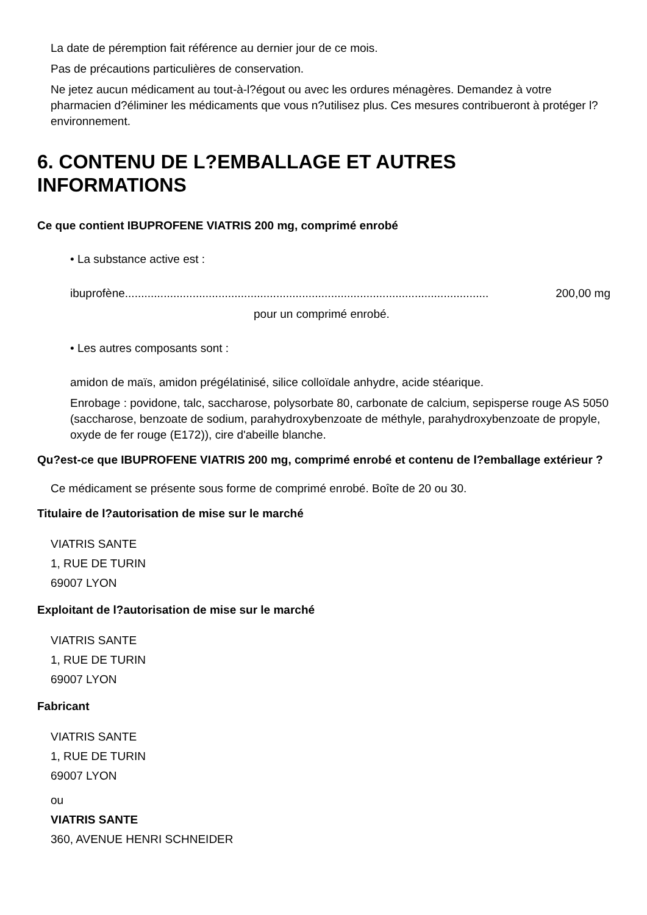La date de péremption fait référence au dernier jour de ce mois.
Pas de précautions particulières de conservation.
Ne jetez aucun médicament au tout-à-l?égout ou avec les ordures ménagères. Demandez à votre pharmacien d?éliminer les médicaments que vous n?utilisez plus. Ces mesures contribueront à protéger l?environnement.
6. CONTENU DE L?EMBALLAGE ET AUTRES INFORMATIONS
Ce que contient IBUPROFENE VIATRIS 200 mg, comprimé enrobé
• La substance active est :
ibuprofène................................................................................................................. 200,00 mg
pour un comprimé enrobé.
• Les autres composants sont :
amidon de maïs, amidon prégélatinisé, silice colloïdale anhydre, acide stéarique.
Enrobage : povidone, talc, saccharose, polysorbate 80, carbonate de calcium, sepisperse rouge AS 5050 (saccharose, benzoate de sodium, parahydroxybenzoate de méthyle, parahydroxybenzoate de propyle, oxyde de fer rouge (E172)), cire d'abeille blanche.
Qu?est-ce que IBUPROFENE VIATRIS 200 mg, comprimé enrobé et contenu de l?emballage extérieur ?
Ce médicament se présente sous forme de comprimé enrobé. Boîte de 20 ou 30.
Titulaire de l?autorisation de mise sur le marché
VIATRIS SANTE
1, RUE DE TURIN
69007 LYON
Exploitant de l?autorisation de mise sur le marché
VIATRIS SANTE
1, RUE DE TURIN
69007 LYON
Fabricant
VIATRIS SANTE
1, RUE DE TURIN
69007 LYON
ou
VIATRIS SANTE
360, AVENUE HENRI SCHNEIDER